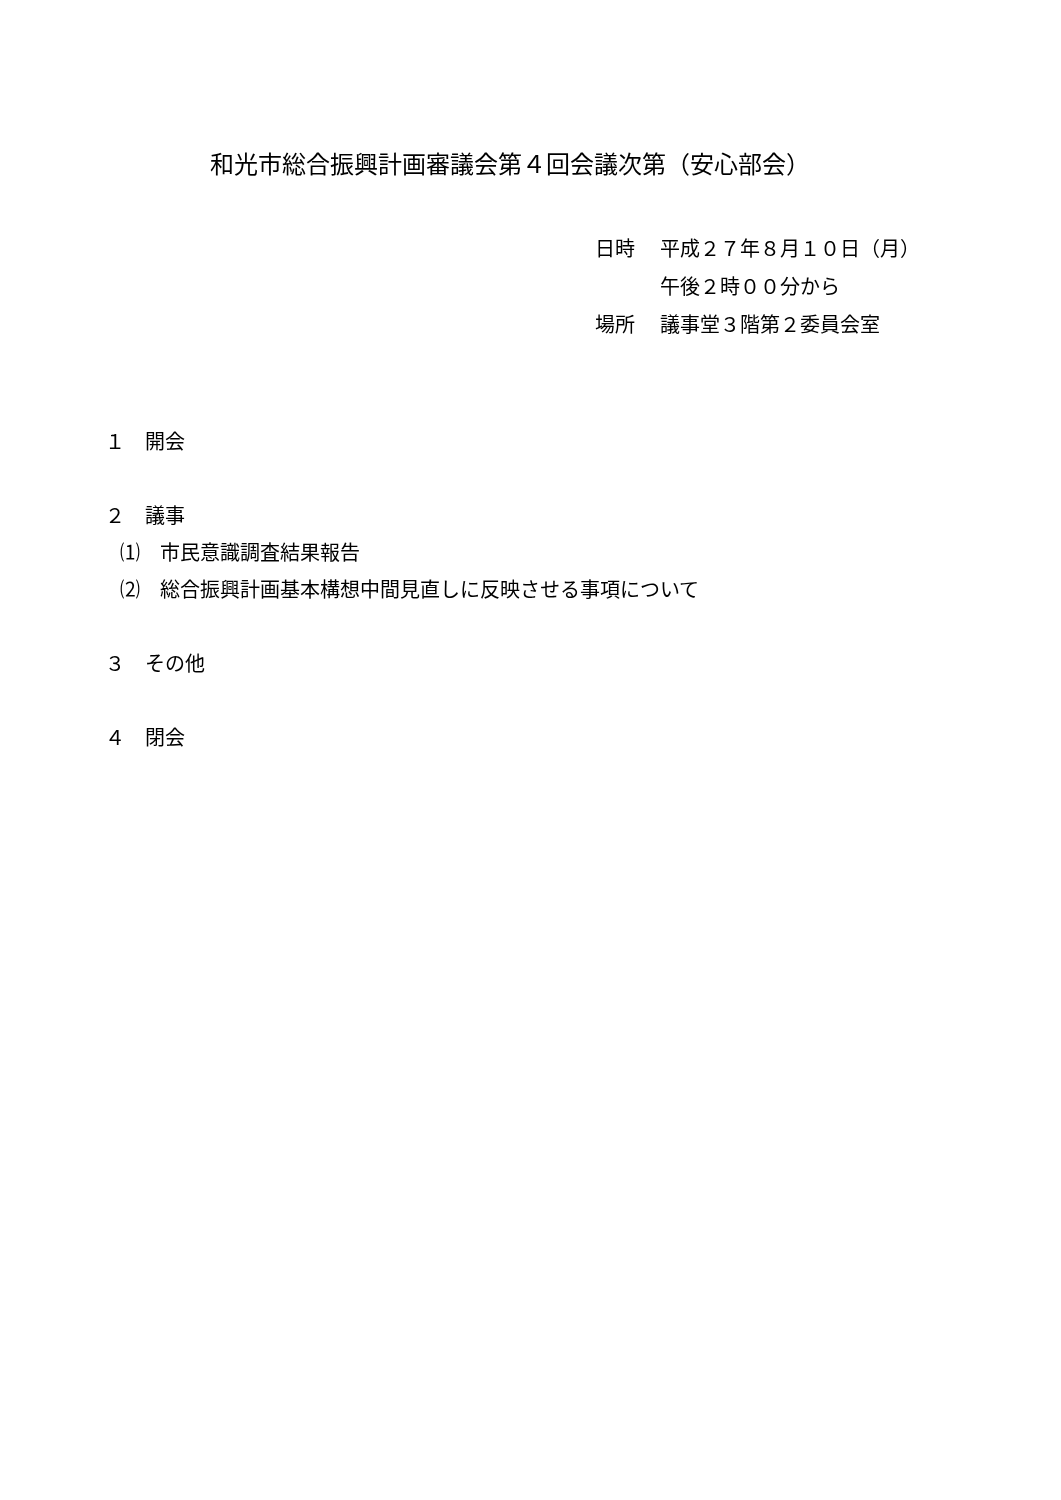和光市総合振興計画審議会第４回会議次第（安心部会）
日時 平成２７年８月１０日（月）
午後２時００分から
場所 議事堂３階第２委員会室
１　開会
２　議事
⑴　市民意識調査結果報告
⑵　総合振興計画基本構想中間見直しに反映させる事項について
３　その他
４　閉会